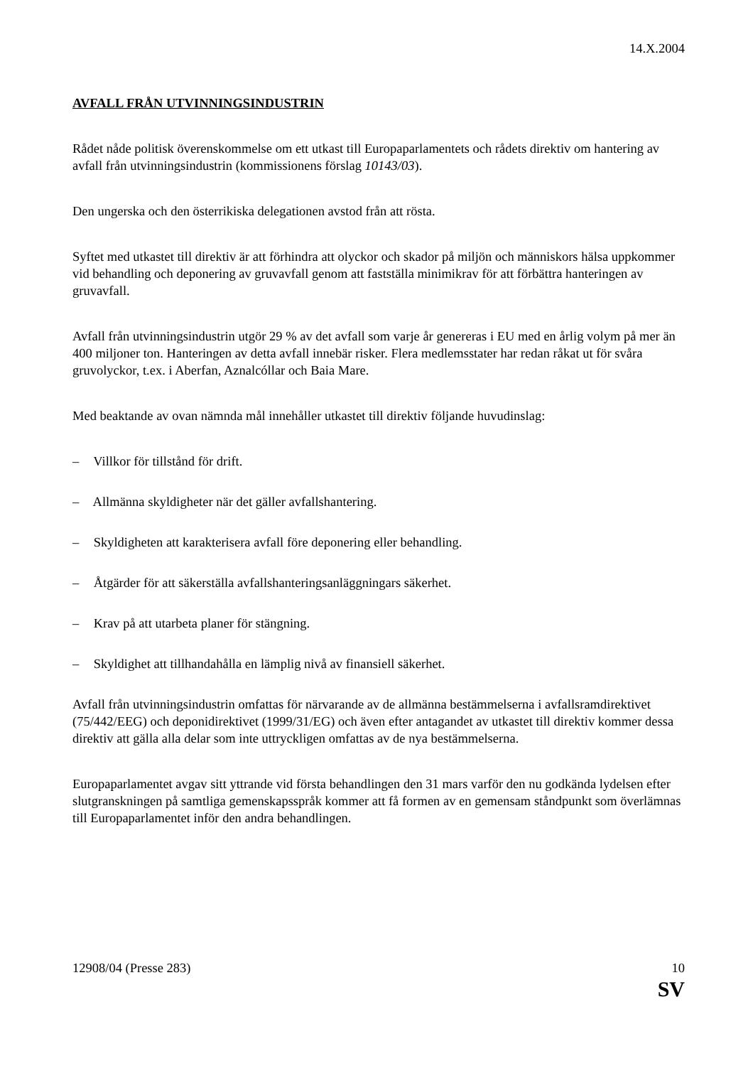14.X.2004
AVFALL FRÅN UTVINNINGSINDUSTRIN
Rådet nåde politisk överenskommelse om ett utkast till Europaparlamentets och rådets direktiv om hantering av avfall från utvinningsindustrin (kommissionens förslag 10143/03).
Den ungerska och den österrikiska delegationen avstod från att rösta.
Syftet med utkastet till direktiv är att förhindra att olyckor och skador på miljön och människors hälsa uppkommer vid behandling och deponering av gruvavfall genom att fastställa minimikrav för att förbättra hanteringen av gruvavfall.
Avfall från utvinningsindustrin utgör 29 % av det avfall som varje år genereras i EU med en årlig volym på mer än 400 miljoner ton. Hanteringen av detta avfall innebär risker. Flera medlemsstater har redan råkat ut för svåra gruvolyckor, t.ex. i Aberfan, Aznalcóllar och Baia Mare.
Med beaktande av ovan nämnda mål innehåller utkastet till direktiv följande huvudinslag:
– Villkor för tillstånd för drift.
– Allmänna skyldigheter när det gäller avfallshantering.
– Skyldigheten att karakterisera avfall före deponering eller behandling.
– Åtgärder för att säkerställa avfallshanteringsanläggningars säkerhet.
– Krav på att utarbeta planer för stängning.
– Skyldighet att tillhandahålla en lämplig nivå av finansiell säkerhet.
Avfall från utvinningsindustrin omfattas för närvarande av de allmänna bestämmelserna i avfallsramdirektivet (75/442/EEG) och deponidirektivet (1999/31/EG) och även efter antagandet av utkastet till direktiv kommer dessa direktiv att gälla alla delar som inte uttryckligen omfattas av de nya bestämmelserna.
Europaparlamentet avgav sitt yttrande vid första behandlingen den 31 mars varför den nu godkända lydelsen efter slutgranskningen på samtliga gemenskapsspråk kommer att få formen av en gemensam ståndpunkt som överlämnas till Europaparlamentet inför den andra behandlingen.
12908/04 (Presse 283) 10
SV